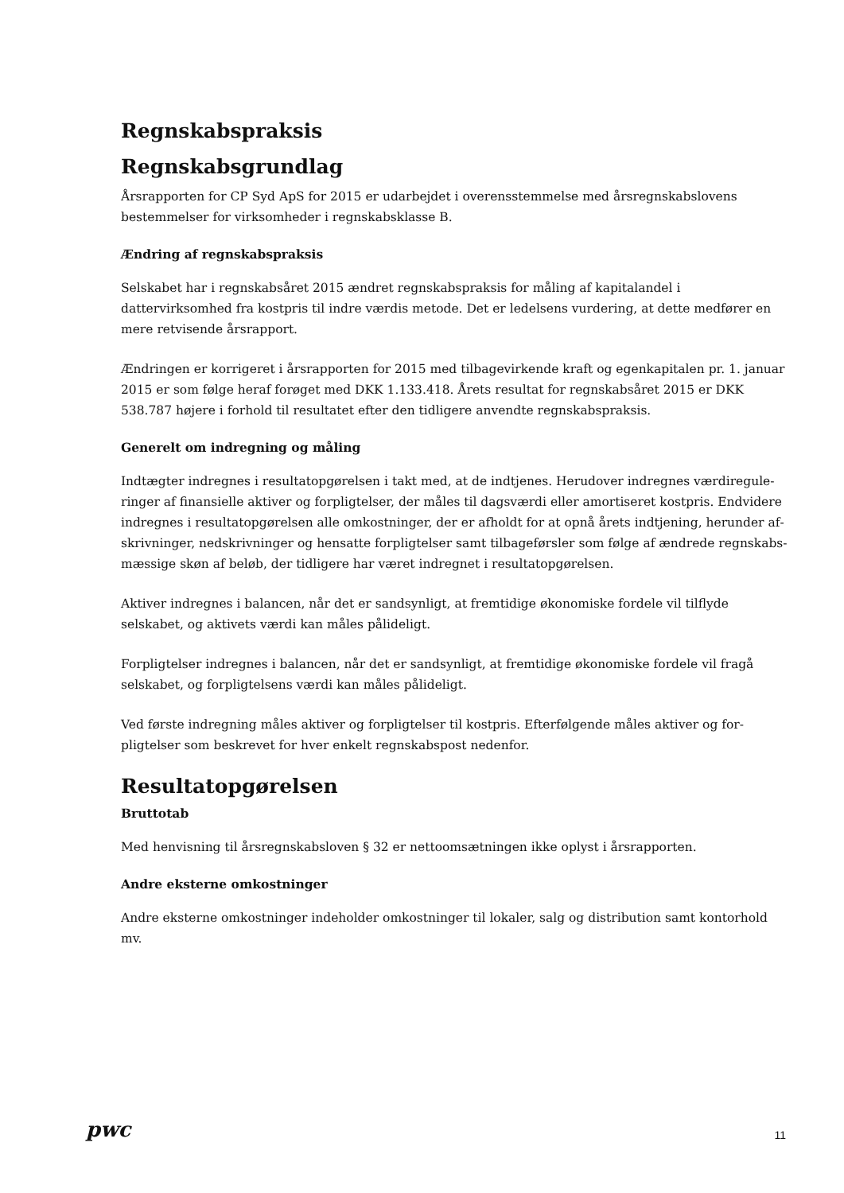Regnskabspraksis
Regnskabsgrundlag
Årsrapporten for CP Syd ApS for 2015 er udarbejdet i overensstemmelse med årsregnskabslovens bestem­melser for virksomheder i regnskabsklasse B.
Ændring af regnskabspraksis
Selskabet har i regnskabsåret 2015 ændret regnskabspraksis for måling af kapitalandel i dattervirksomhed fra kostpris til indre værdis metode. Det er ledelsens vurdering, at dette medfører en mere retvisende årsrapport.
Ændringen er korrigeret i årsrapporten for 2015 med tilbagevirkende kraft og egenkapitalen pr. 1. januar 2015 er som følge heraf forøget med DKK 1.133.418. Årets resultat for regnskabsåret 2015 er DKK 538.787 højere i forhold til resultatet efter den tidligere anvendte regnskabspraksis.
Generelt om indregning og måling
Indtægter indregnes i resultatopgørelsen i takt med, at de indtjenes. Herudover indregnes værdiregule­ringer af finansielle aktiver og forpligtelser, der måles til dagsværdi eller amortiseret kostpris. Endvidere indregnes i resultatopgørelsen alle omkostninger, der er afholdt for at opnå årets indtjening, herunder af­skrivninger, nedskrivninger og hensatte forpligtelser samt tilbageførsler som følge af ændrede regnskabs­mæssige skøn af beløb, der tidligere har været indregnet i resultatopgørelsen.
Aktiver indregnes i balancen, når det er sandsynligt, at fremtidige økonomiske fordele vil tilflyde selskabet, og aktivets værdi kan måles pålideligt.
Forpligtelser indregnes i balancen, når det er sandsynligt, at fremtidige økonomiske fordele vil fragå selskabet, og forpligtelsens værdi kan måles pålideligt.
Ved første indregning måles aktiver og forpligtelser til kostpris. Efterfølgende måles aktiver og for­pligtelser som beskrevet for hver enkelt regnskabspost nedenfor.
Resultatopgørelsen
Bruttotab
Med henvisning til årsregnskabsloven § 32 er nettoomsætningen ikke oplyst i årsrapporten.
Andre eksterne omkostninger
Andre eksterne omkostninger indeholder omkostninger til lokaler, salg og distribution samt kontorhold mv.
pwc 11